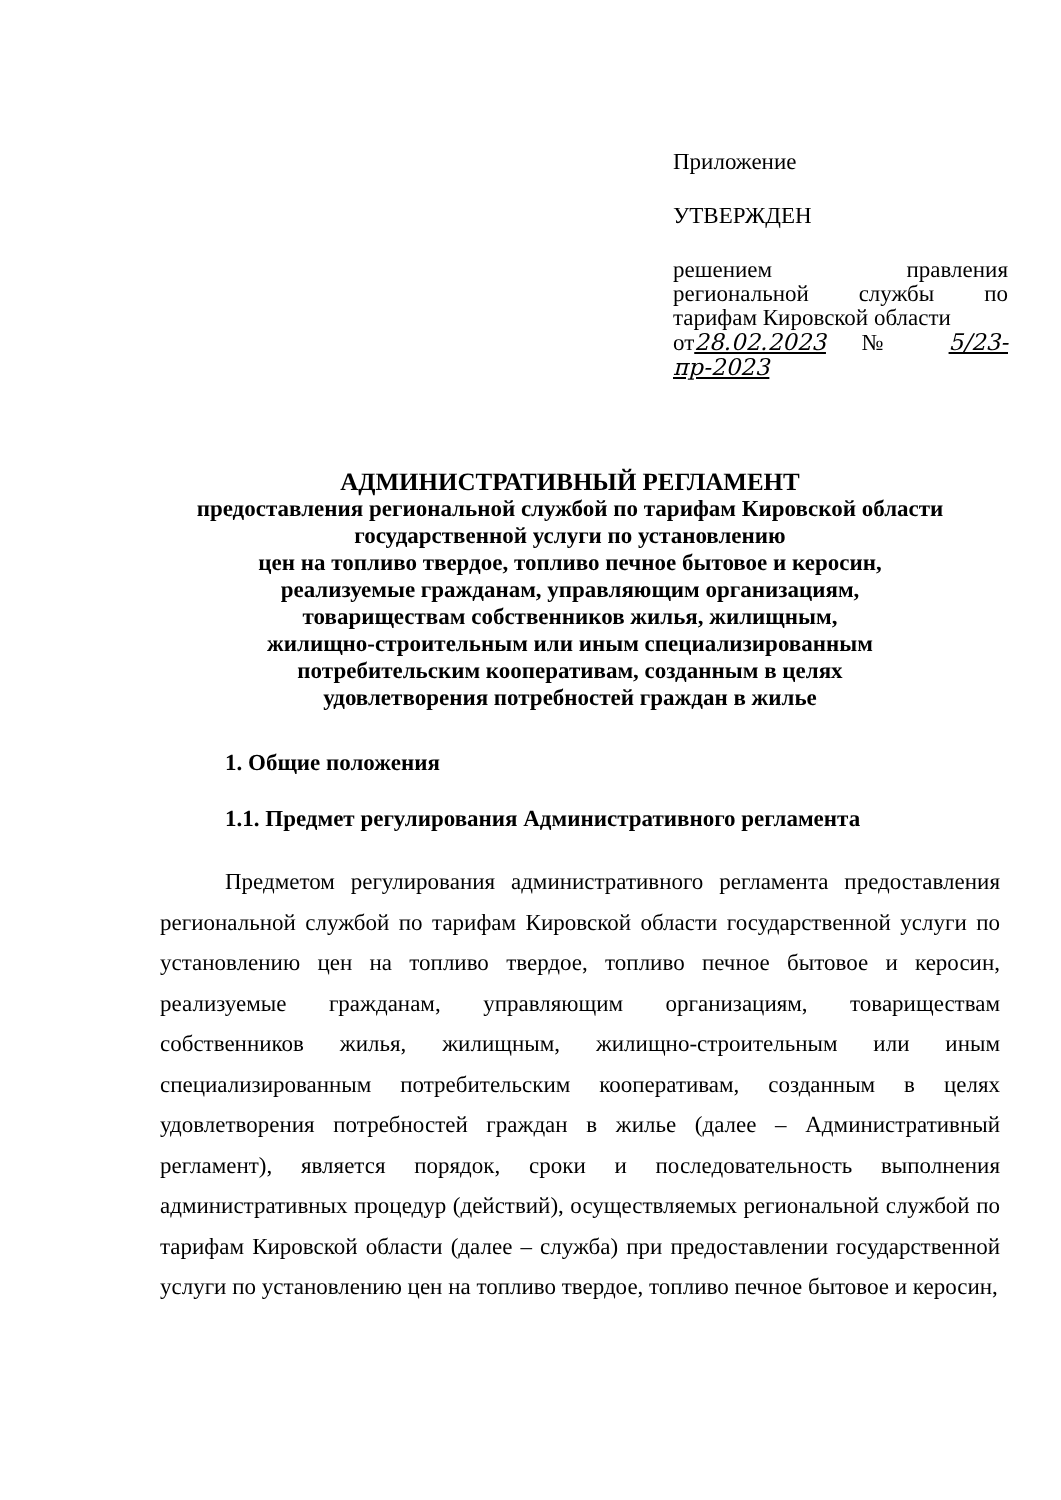Приложение
УТВЕРЖДЕН
решением правления региональной службы по тарифам Кировской области
от28.02.2023 № 5/23-пр-2023
АДМИНИСТРАТИВНЫЙ РЕГЛАМЕНТ
предоставления региональной службой по тарифам Кировской области
государственной услуги по установлению
цен на топливо твердое, топливо печное бытовое и керосин,
реализуемые гражданам, управляющим организациям,
товариществам собственников жилья, жилищным,
жилищно-строительным или иным специализированным
потребительским кооперативам, созданным в целях
удовлетворения потребностей граждан в жилье
1. Общие положения
1.1. Предмет регулирования Административного регламента
Предметом регулирования административного регламента предоставления региональной службой по тарифам Кировской области государственной услуги по установлению цен на топливо твердое, топливо печное бытовое и керосин, реализуемые гражданам, управляющим организациям, товариществам собственников жилья, жилищным, жилищно-строительным или иным специализированным потребительским кооперативам, созданным в целях удовлетворения потребностей граждан в жилье (далее – Административный регламент), является порядок, сроки и последовательность выполнения административных процедур (действий), осуществляемых региональной службой по тарифам Кировской области (далее – служба) при предоставлении государственной услуги по установлению цен на топливо твердое, топливо печное бытовое и керосин,